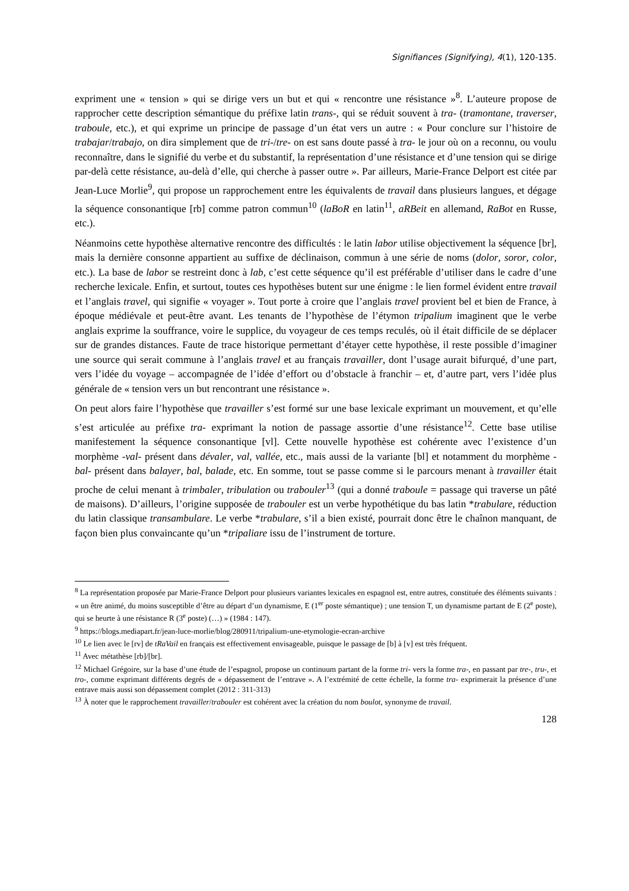Signifiances (Signifying), 4(1), 120-135.
expriment une « tension » qui se dirige vers un but et qui « rencontre une résistance »<sup>8</sup>. L’auteure propose de rapprocher cette description sémantique du préfixe latin trans-, qui se réduit souvent à tra- (tramontane, traverser, traboule, etc.), et qui exprime un principe de passage d’un état vers un autre : « Pour conclure sur l’histoire de trabajar/trabajo, on dira simplement que de tri-/tre- on est sans doute passé à tra- le jour où on a reconnu, ou voulu reconnaître, dans le signifié du verbe et du substantif, la représentation d’une résistance et d’une tension qui se dirige par-delà cette résistance, au-delà d’elle, qui cherche à passer outre ». Par ailleurs, Marie-France Delport est citée par Jean-Luce Morlie<sup>9</sup>, qui propose un rapprochement entre les équivalents de travail dans plusieurs langues, et dégage la séquence consonantique [rb] comme patron commun<sup>10</sup> (laBoR en latin<sup>11</sup>, aRBeit en allemand, RaBot en Russe, etc.).
Néanmoins cette hypothèse alternative rencontre des difficultés : le latin labor utilise objectivement la séquence [br], mais la dernière consonne appartient au suffixe de déclinaison, commun à une série de noms (dolor, soror, color, etc.). La base de labor se restreint donc à lab, c’est cette séquence qu’il est préférable d’utiliser dans le cadre d’une recherche lexicale. Enfin, et surtout, toutes ces hypothèses butent sur une énigme : le lien formel évident entre travail et l’anglais travel, qui signifie « voyager ». Tout porte à croire que l’anglais travel provient bel et bien de France, à époque médiévale et peut-être avant. Les tenants de l’hypothèse de l’étymon tripalium imaginent que le verbe anglais exprime la souffrance, voire le supplice, du voyageur de ces temps reculés, où il était difficile de se déplacer sur de grandes distances. Faute de trace historique permettant d’étayer cette hypothèse, il reste possible d’imaginer une source qui serait commune à l’anglais travel et au français travailler, dont l’usage aurait bifurqué, d’une part, vers l’idée du voyage – accompagnée de l’idée d’effort ou d’obstacle à franchir – et, d’autre part, vers l’idée plus générale de « tension vers un but rencontrant une résistance ».
On peut alors faire l’hypothèse que travailler s’est formé sur une base lexicale exprimant un mouvement, et qu’elle s’est articulée au préfixe tra- exprimant la notion de passage assortie d’une résistance<sup>12</sup>. Cette base utilise manifestement la séquence consonantique [vl]. Cette nouvelle hypothèse est cohérente avec l’existence d’un morphème -val- présent dans dévaler, val, vallée, etc., mais aussi de la variante [bl] et notamment du morphème -bal- présent dans balayer, bal, balade, etc. En somme, tout se passe comme si le parcours menant à travailler était proche de celui menant à trimbaler, tribulation ou trabouler<sup>13</sup> (qui a donné traboule = passage qui traverse un pâté de maisons). D’ailleurs, l’origine supposée de trabouler est un verbe hypothétique du bas latin *trabulare, réduction du latin classique transambulare. Le verbe *trabulare, s’il a bien existé, pourrait donc être le chaînon manquant, de façon bien plus convaincante qu’un *tripaliare issu de l’instrument de torture.
<sup>8</sup> La représentation proposée par Marie-France Delport pour plusieurs variantes lexicales en espagnol est, entre autres, constituée des éléments suivants : « un être animé, du moins susceptible d’être au départ d’un dynamisme, E (1<sup>er</sup> poste sémantique) ; une tension T, un dynamisme partant de E (2<sup>e</sup> poste), qui se heurte à une résistance R (3<sup>e</sup> poste) (…) » (1984 : 147).
<sup>9</sup> https://blogs.mediapart.fr/jean-luce-morlie/blog/280911/tripalium-une-etymologie-ecran-archive
<sup>10</sup> Le lien avec le [rv] de tRaVail en français est effectivement envisageable, puisque le passage de [b] à [v] est très fréquent.
<sup>11</sup> Avec métathèse [rb]/[br].
<sup>12</sup> Michael Grégoire, sur la base d’une étude de l’espagnol, propose un continuum partant de la forme tri- vers la forme tra-, en passant par tre-, tru-, et tro-, comme exprimant différents degrés de « dépassement de l’entrave ». A l’extrémité de cette échelle, la forme tra- exprimerait la présence d’une entrave mais aussi son dépassement complet (2012 : 311-313)
<sup>13</sup> À noter que le rapprochement travailler/trabouler est cohérent avec la création du nom boulot, synonyme de travail.
128